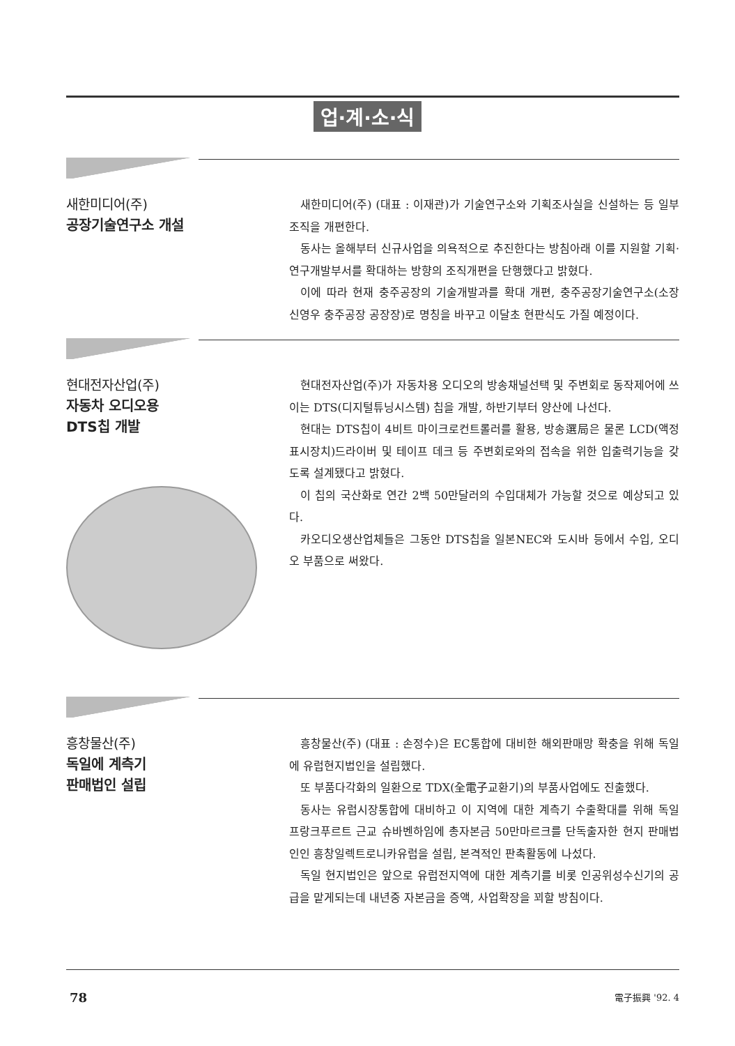업·계·소·식
새한미디어(주)
공장기술연구소 개설
새한미디어(주) (대표 : 이재관)가 기술연구소와 기획조사실을 신설하는 등 일부조직을 개편한다.
동사는 올해부터 신규사업을 의욕적으로 추진한다는 방침아래 이를 지원할 기획·연구개발부서를 확대하는 방향의 조직개편을 단행했다고 밝혔다.
이에 따라 현재 충주공장의 기술개발과를 확대 개편, 충주공장기술연구소(소장 신영우 충주공장 공장장)로 명칭을 바꾸고 이달초 현판식도 가질 예정이다.
현대전자산업(주)
자동차 오디오용
DTS칩 개발
현대전자산업(주)가 자동차용 오디오의 방송채널선택 및 주변회로 동작제어에 쓰이는 DTS(디지털튜닝시스템) 칩을 개발, 하반기부터 양산에 나선다.
현대는 DTS칩이 4비트 마이크로컨트롤러를 활용, 방송選局은 물론 LCD(액정표시장치)드라이버 및 테이프 데크 등 주변회로와의 접속을 위한 입출력기능을 갖도록 설계됐다고 밝혔다.
이 칩의 국산화로 연간 2백 50만달러의 수입대체가 가능할 것으로 예상되고 있다.
카오디오생산업체들은 그동안 DTS칩을 일본NEC와 도시바 등에서 수입, 오디오 부품으로 써왔다.
흥창물산(주)
독일에 계측기
판매법인 설립
흥창물산(주) (대표 : 손정수)은 EC통합에 대비한 해외판매망 확충을 위해 독일에 유럽현지법인을 설립했다.
또 부품다각화의 일환으로 TDX(全電子교환기)의 부품사업에도 진출했다.
동사는 유럽시장통합에 대비하고 이 지역에 대한 계측기 수출확대를 위해 독일 프랑크푸르트 근교 슈바벤하임에 총자본금 50만마르크를 단독출자한 현지 판매법인인 흥창일렉트로니카유럽을 설립, 본격적인 판촉활동에 나섰다.
독일 현지법인은 앞으로 유럽전지역에 대한 계측기를 비롯 인공위성수신기의 공급을 맡게되는데 내년중 자본금을 증액, 사업확장을 꾀할 방침이다.
78 電子振興 '92. 4